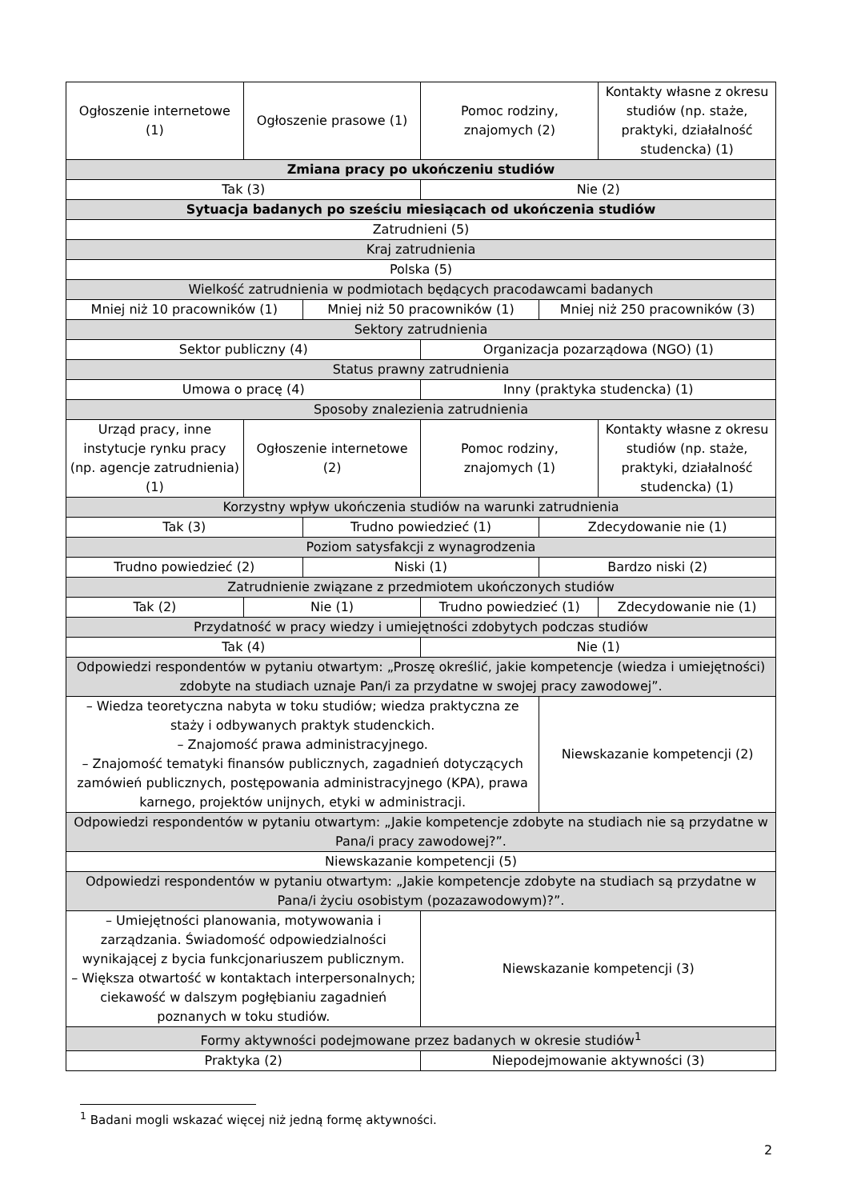| Ogłoszenie internetowe (1) | Ogłoszenie prasowe (1) | | Pomoc rodziny, znajomych (2) | | Kontakty własne z okresu studiów (np. staże, praktyki, działalność studencka) (1) |
| Zmiana pracy po ukończeniu studiów | | | | | |
| Tak (3) | | | Nie (2) | | |
| Sytuacja badanych po sześciu miesiącach od ukończenia studiów | | | | | |
| Zatrudnieni (5) | | | | | |
| Kraj zatrudnienia | | | | | |
| Polska (5) | | | | | |
| Wielkość zatrudnienia w podmiotach będących pracodawcami badanych | | | | | |
| Mniej niż 10 pracowników (1) | | Mniej niż 50 pracowników (1) | | Mniej niż 250 pracowników (3) | |
| Sektory zatrudnienia | | | | | |
| Sektor publiczny (4) | | | Organizacja pozarządowa (NGO) (1) | | |
| Status prawny zatrudnienia | | | | | |
| Umowa o pracę (4) | | | Inny (praktyka studencka) (1) | | |
| Sposoby znalezienia zatrudnienia | | | | | |
| Urząd pracy, inne instytucje rynku pracy (np. agencje zatrudnienia) (1) | Ogłoszenie internetowe (2) | | Pomoc rodziny, znajomych (1) | | Kontakty własne z okresu studiów (np. staże, praktyki, działalność studencka) (1) |
| Korzystny wpływ ukończenia studiów na warunki zatrudnienia | | | | | |
| Tak (3) | | Trudno powiedzieć (1) | | Zdecydowanie nie (1) | |
| Poziom satysfakcji z wynagrodzenia | | | | | |
| Trudno powiedzieć (2) | | Niski (1) | | Bardzo niski (2) | |
| Zatrudnienie związane z przedmiotem ukończonych studiów | | | | | |
| Tak (2) | Nie (1) | | Trudno powiedzieć (1) | | Zdecydowanie nie (1) |
| Przydatność w pracy wiedzy i umiejętności zdobytych podczas studiów | | | | | |
| Tak (4) | | | Nie (1) | | |
| Odpowiedzi respondentów w pytaniu otwartym: „Proszę określić, jakie kompetencje (wiedza i umiejętności) zdobyte na studiach uznaje Pan/i za przydatne w swojej pracy zawodowej”. | | | | | |
| – Wiedza teoretyczna nabyta w toku studiów; wiedza praktyczna ze staży i odbywanych praktyk studenckich. – Znajomość prawa administracyjnego. – Znajomość tematyki finansów publicznych, zagadnień dotyczących zamówień publicznych, postępowania administracyjnego (KPA), prawa karnego, projektów unijnych, etyki w administracji. | | | | Niewskazanie kompetencji (2) | |
| Odpowiedzi respondentów w pytaniu otwartym: „Jakie kompetencje zdobyte na studiach nie są przydatne w Pana/i pracy zawodowej?”. | | | | | |
| Niewskazanie kompetencji (5) | | | | | |
| Odpowiedzi respondentów w pytaniu otwartym: „Jakie kompetencje zdobyte na studiach są przydatne w Pana/i życiu osobistym (pozazawodowym)?”. | | | | | |
| – Umiejętności planowania, motywowania i zarządzania. Świadomość odpowiedzialności wynikającej z bycia funkcjonariuszem publicznym. – Większa otwartość w kontaktach interpersonalnych; ciekawość w dalszym pogłębianiu zagadnień poznanych w toku studiów. | | | Niewskazanie kompetencji (3) | | |
| Formy aktywności podejmowane przez badanych w okresie studiów<sup>1</sup> | | | | | |
| Praktyka (2) | | | Niepodejmowanie aktywności (3) | | |
<sup>1</sup> Badani mogli wskazać więcej niż jedną formę aktywności.
2